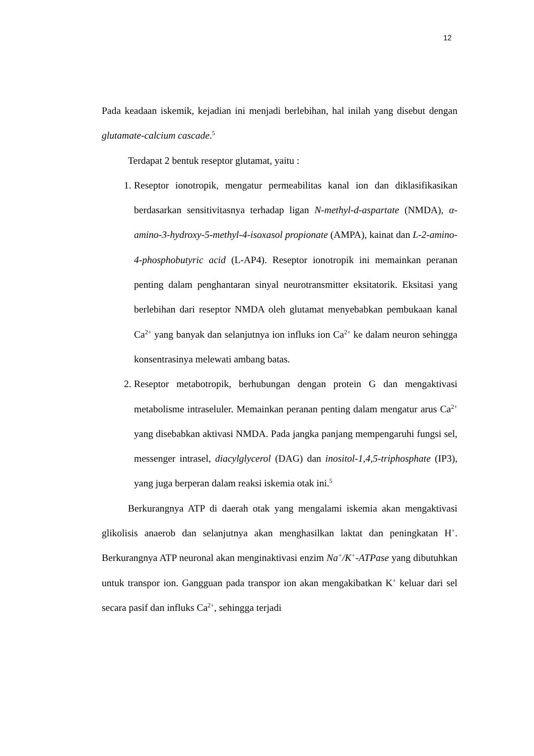12
Pada keadaan iskemik, kejadian ini menjadi berlebihan, hal inilah yang disebut dengan glutamate-calcium cascade.<sup>5</sup>
Terdapat 2 bentuk reseptor glutamat, yaitu :
1. Reseptor ionotropik, mengatur permeabilitas kanal ion dan diklasifikasikan berdasarkan sensitivitasnya terhadap ligan N-methyl-d-aspartate (NMDA), α-amino-3-hydroxy-5-methyl-4-isoxasol propionate (AMPA), kainat dan L-2-amino-4-phosphobutyric acid (L-AP4). Reseptor ionotropik ini memainkan peranan penting dalam penghantaran sinyal neurotransmitter eksitatorik. Eksitasi yang berlebihan dari reseptor NMDA oleh glutamat menyebabkan pembukaan kanal Ca<sup>2+</sup> yang banyak dan selanjutnya ion influks ion Ca<sup>2+</sup> ke dalam neuron sehingga konsentrasinya melewati ambang batas.
2. Reseptor metabotropik, berhubungan dengan protein G dan mengaktivasi metabolisme intraseluler. Memainkan peranan penting dalam mengatur arus Ca<sup>2+</sup> yang disebabkan aktivasi NMDA. Pada jangka panjang mempengaruhi fungsi sel, messenger intrasel, diacylglycerol (DAG) dan inositol-1,4,5-triphosphate (IP3), yang juga berperan dalam reaksi iskemia otak ini.<sup>5</sup>
Berkurangnya ATP di daerah otak yang mengalami iskemia akan mengaktivasi glikolisis anaerob dan selanjutnya akan menghasilkan laktat dan peningkatan H<sup>+</sup>. Berkurangnya ATP neuronal akan menginaktivasi enzim Na<sup>+</sup>/K<sup>+</sup>-ATPase yang dibutuhkan untuk transpor ion. Gangguan pada transpor ion akan mengakibatkan K<sup>+</sup> keluar dari sel secara pasif dan influks Ca<sup>2+</sup>, sehingga terjadi